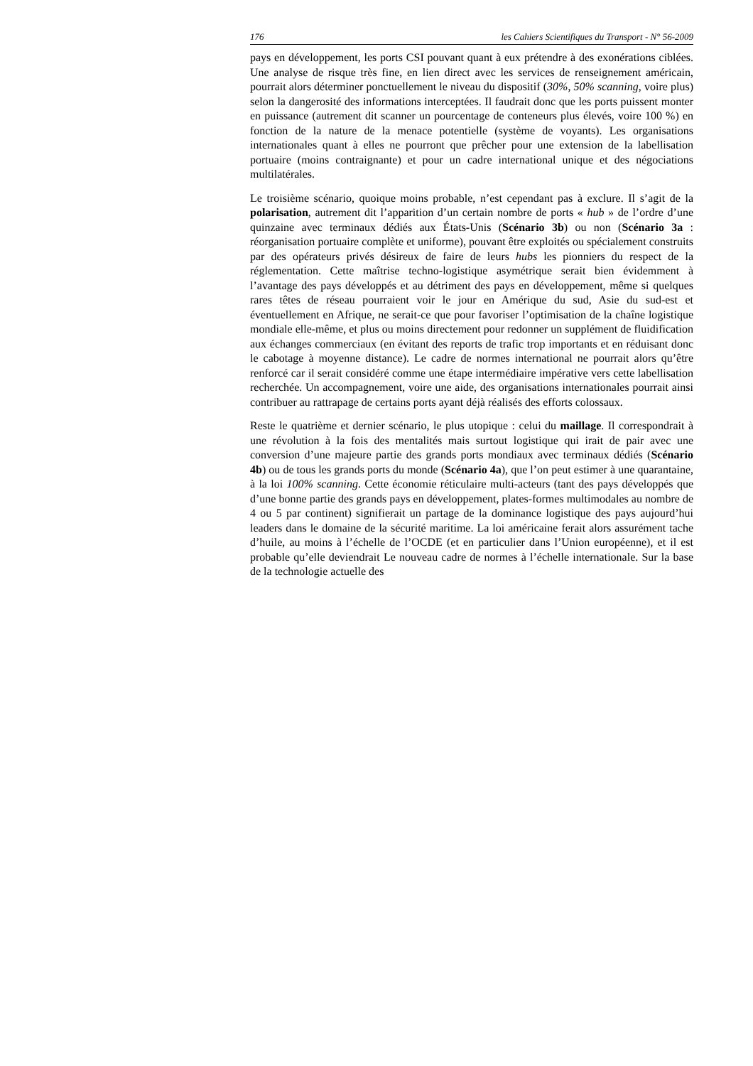176 les Cahiers Scientifiques du Transport - N° 56-2009
pays en développement, les ports CSI pouvant quant à eux prétendre à des exonérations ciblées. Une analyse de risque très fine, en lien direct avec les services de renseignement américain, pourrait alors déterminer ponctuellement le niveau du dispositif (30%, 50% scanning, voire plus) selon la dangerosité des informations interceptées. Il faudrait donc que les ports puissent monter en puissance (autrement dit scanner un pourcentage de conteneurs plus élevés, voire 100 %) en fonction de la nature de la menace potentielle (système de voyants). Les organisations internationales quant à elles ne pourront que prêcher pour une extension de la labellisation portuaire (moins contraignante) et pour un cadre international unique et des négociations multilatérales.
Le troisième scénario, quoique moins probable, n’est cependant pas à exclure. Il s’agit de la polarisation, autrement dit l’apparition d’un certain nombre de ports « hub » de l’ordre d’une quinzaine avec terminaux dédiés aux États-Unis (Scénario 3b) ou non (Scénario 3a : réorganisation portuaire complète et uniforme), pouvant être exploités ou spécialement construits par des opérateurs privés désireux de faire de leurs hubs les pionniers du respect de la réglementation. Cette maîtrise techno-logistique asymétrique serait bien évidemment à l’avantage des pays développés et au détriment des pays en développement, même si quelques rares têtes de réseau pourraient voir le jour en Amérique du sud, Asie du sud-est et éventuellement en Afrique, ne serait-ce que pour favoriser l’optimisation de la chaîne logistique mondiale elle-même, et plus ou moins directement pour redonner un supplément de fluidification aux échanges commerciaux (en évitant des reports de trafic trop importants et en réduisant donc le cabotage à moyenne distance). Le cadre de normes international ne pourrait alors qu’être renforcé car il serait considéré comme une étape intermédiaire impérative vers cette labellisation recherchée. Un accompagnement, voire une aide, des organisations internationales pourrait ainsi contribuer au rattrapage de certains ports ayant déjà réalisés des efforts colossaux.
Reste le quatrième et dernier scénario, le plus utopique : celui du maillage. Il correspondrait à une révolution à la fois des mentalités mais surtout logistique qui irait de pair avec une conversion d’une majeure partie des grands ports mondiaux avec terminaux dédiés (Scénario 4b) ou de tous les grands ports du monde (Scénario 4a), que l’on peut estimer à une quarantaine, à la loi 100% scanning. Cette économie réticulaire multi-acteurs (tant des pays développés que d’une bonne partie des grands pays en développement, plates-formes multimodales au nombre de 4 ou 5 par continent) signifierait un partage de la dominance logistique des pays aujourd’hui leaders dans le domaine de la sécurité maritime. La loi américaine ferait alors assurément tache d’huile, au moins à l’échelle de l’OCDE (et en particulier dans l’Union européenne), et il est probable qu’elle deviendrait Le nouveau cadre de normes à l’échelle internationale. Sur la base de la technologie actuelle des